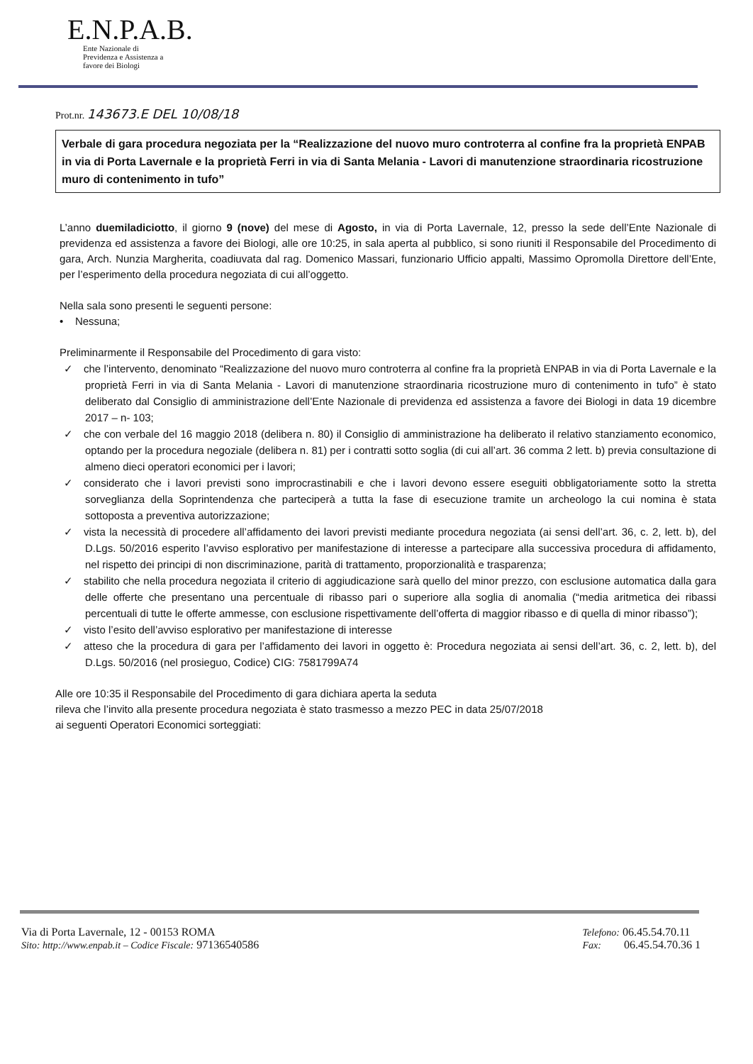E.N.P.A.B.
Ente Nazionale di
Previdenza e Assistenza a
favore dei Biologi
Prot.nr. 143673.E DEL 10/08/18
Verbale di gara procedura negoziata per la “Realizzazione del nuovo muro controterra al confine fra la proprietà ENPAB in via di Porta Lavernale e la proprietà Ferri in via di Santa Melania - Lavori di manutenzione straordinaria ricostruzione muro di contenimento in tufo”
L’anno duemiladiciotto, il giorno 9 (nove) del mese di Agosto, in via di Porta Lavernale, 12, presso la sede dell’Ente Nazionale di previdenza ed assistenza a favore dei Biologi, alle ore 10:25, in sala aperta al pubblico, si sono riuniti il Responsabile del Procedimento di gara, Arch. Nunzia Margherita, coadiuvata dal rag. Domenico Massari, funzionario Ufficio appalti, Massimo Opromolla Direttore dell’Ente, per l’esperimento della procedura negoziata di cui all’oggetto.
Nella sala sono presenti le seguenti persone:
• Nessuna;
Preliminarmente il Responsabile del Procedimento di gara visto:
✓ che l’intervento, denominato “Realizzazione del nuovo muro controterra al confine fra la proprietà ENPAB in via di Porta Lavernale e la proprietà Ferri in via di Santa Melania - Lavori di manutenzione straordinaria ricostruzione muro di contenimento in tufo” è stato deliberato dal Consiglio di amministrazione dell’Ente Nazionale di previdenza ed assistenza a favore dei Biologi in data 19 dicembre 2017 – n- 103;
✓ che con verbale del 16 maggio 2018 (delibera n. 80) il Consiglio di amministrazione ha deliberato il relativo stanziamento economico, optando per la procedura negoziale (delibera n. 81) per i contratti sotto soglia (di cui all’art. 36 comma 2 lett. b) previa consultazione di almeno dieci operatori economici per i lavori;
✓ considerato che i lavori previsti sono improcrastinabili e che i lavori devono essere eseguiti obbligatoriamente sotto la stretta sorveglianza della Soprintendenza che parteciperà a tutta la fase di esecuzione tramite un archeologo la cui nomina è stata sottoposta a preventiva autorizzazione;
✓ vista la necessità di procedere all’affidamento dei lavori previsti mediante procedura negoziata (ai sensi dell’art. 36, c. 2, lett. b), del D.Lgs. 50/2016 esperito l’avviso esplorativo per manifestazione di interesse a partecipare alla successiva procedura di affidamento, nel rispetto dei principi di non discriminazione, parità di trattamento, proporzionalità e trasparenza;
✓ stabilito che nella procedura negoziata il criterio di aggiudicazione sarà quello del minor prezzo, con esclusione automatica dalla gara delle offerte che presentano una percentuale di ribasso pari o superiore alla soglia di anomalia (“media aritmetica dei ribassi percentuali di tutte le offerte ammesse, con esclusione rispettivamente dell’offerta di maggior ribasso e di quella di minor ribasso”);
✓ visto l’esito dell’avviso esplorativo per manifestazione di interesse
✓ atteso che la procedura di gara per l’affidamento dei lavori in oggetto è: Procedura negoziata ai sensi dell’art. 36, c. 2, lett. b), del D.Lgs. 50/2016 (nel prosieguo, Codice) CIG: 7581799A74
Alle ore 10:35 il Responsabile del Procedimento di gara dichiara aperta la seduta
rileva che l’invito alla presente procedura negoziata è stato trasmesso a mezzo PEC in data 25/07/2018
ai seguenti Operatori Economici sorteggiati:
Via di Porta Lavernale, 12 - 00153 ROMA
Sito: http://www.enpab.it – Codice Fiscale: 97136540586
Telefono: 06.45.54.70.11
Fax: 06.45.54.70.36 1